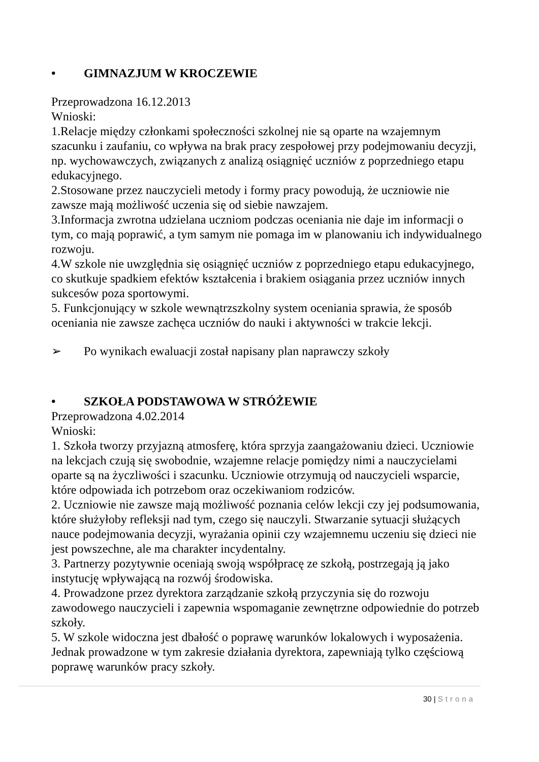• GIMNAZJUM W KROCZEWIE
Przeprowadzona 16.12.2013
Wnioski:
1.Relacje między członkami społeczności szkolnej nie są oparte na wzajemnym szacunku i zaufaniu, co wpływa na brak pracy zespołowej przy podejmowaniu decyzji, np. wychowawczych, związanych z analizą osiągnięć uczniów z poprzedniego etapu edukacyjnego.
2.Stosowane przez nauczycieli metody i formy pracy powodują, że uczniowie nie zawsze mają możliwość uczenia się od siebie nawzajem.
3.Informacja zwrotna udzielana uczniom podczas oceniania nie daje im informacji o tym, co mają poprawić, a tym samym nie pomaga im w planowaniu ich indywidualnego rozwoju.
4.W szkole nie uwzględnia się osiągnięć uczniów z poprzedniego etapu edukacyjnego, co skutkuje spadkiem efektów kształcenia i brakiem osiągania przez uczniów innych sukcesów poza sportowymi.
5. Funkcjonujący w szkole wewnątrzszkolny system oceniania sprawia, że sposób oceniania nie zawsze zachęca uczniów do nauki i aktywności w trakcie lekcji.
➢ Po wynikach ewaluacji został napisany plan naprawczy szkoły
• SZKOŁA PODSTAWOWA W STRÓŻEWIE
Przeprowadzona 4.02.2014
Wnioski:
1. Szkoła tworzy przyjazną atmosferę, która sprzyja zaangażowaniu dzieci. Uczniowie na lekcjach czują się swobodnie, wzajemne relacje pomiędzy nimi a nauczycielami oparte są na życzliwości i szacunku. Uczniowie otrzymują od nauczycieli wsparcie, które odpowiada ich potrzebom oraz oczekiwaniom rodziców.
2. Uczniowie nie zawsze mają możliwość poznania celów lekcji czy jej podsumowania, które służyłoby refleksji nad tym, czego się nauczyli. Stwarzanie sytuacji służących nauce podejmowania decyzji, wyrażania opinii czy wzajemnemu uczeniu się dzieci nie jest powszechne, ale ma charakter incydentalny.
3. Partnerzy pozytywnie oceniają swoją współpracę ze szkołą, postrzegają ją jako instytucję wpływającą na rozwój środowiska.
4. Prowadzone przez dyrektora zarządzanie szkołą przyczynia się do rozwoju zawodowego nauczycieli i zapewnia wspomaganie zewnętrzne odpowiednie do potrzeb szkoły.
5. W szkole widoczna jest dbałość o poprawę warunków lokalowych i wyposażenia. Jednak prowadzone w tym zakresie działania dyrektora, zapewniają tylko częściową poprawę warunków pracy szkoły.
30 | Strona